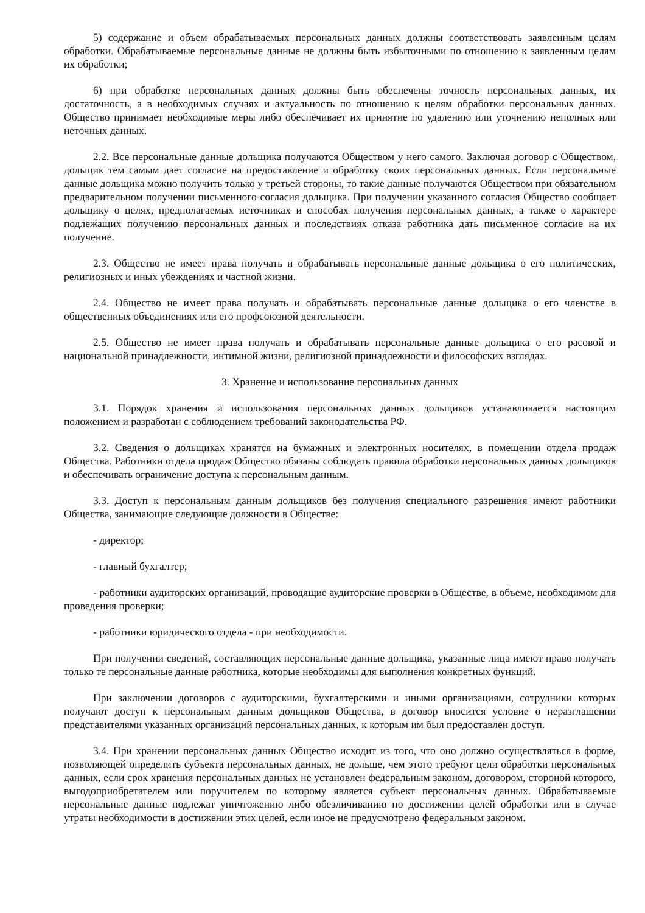5) содержание и объем обрабатываемых персональных данных должны соответствовать заявленным целям обработки. Обрабатываемые персональные данные не должны быть избыточными по отношению к заявленным целям их обработки;
6) при обработке персональных данных должны быть обеспечены точность персональных данных, их достаточность, а в необходимых случаях и актуальность по отношению к целям обработки персональных данных. Общество принимает необходимые меры либо обеспечивает их принятие по удалению или уточнению неполных или неточных данных.
2.2. Все персональные данные дольщика получаются Обществом у него самого. Заключая договор с Обществом, дольщик тем самым дает согласие на предоставление и обработку своих персональных данных. Если персональные данные дольщика можно получить только у третьей стороны, то такие данные получаются Обществом при обязательном предварительном получении письменного согласия дольщика. При получении указанного согласия Общество сообщает дольщику о целях, предполагаемых источниках и способах получения персональных данных, а также о характере подлежащих получению персональных данных и последствиях отказа работника дать письменное согласие на их получение.
2.3. Общество не имеет права получать и обрабатывать персональные данные дольщика о его политических, религиозных и иных убеждениях и частной жизни.
2.4. Общество не имеет права получать и обрабатывать персональные данные дольщика о его членстве в общественных объединениях или его профсоюзной деятельности.
2.5. Общество не имеет права получать и обрабатывать персональные данные дольщика о его расовой и национальной принадлежности, интимной жизни, религиозной принадлежности и философских взглядах.
3. Хранение и использование персональных данных
3.1. Порядок хранения и использования персональных данных дольщиков устанавливается настоящим положением и разработан с соблюдением требований законодательства РФ.
3.2. Сведения о дольщиках хранятся на бумажных и электронных носителях, в помещении отдела продаж Общества. Работники отдела продаж Общество обязаны соблюдать правила обработки персональных данных дольщиков и обеспечивать ограничение доступа к персональным данным.
3.3. Доступ к персональным данным дольщиков без получения специального разрешения имеют работники Общества, занимающие следующие должности в Обществе:
- директор;
- главный бухгалтер;
- работники аудиторских организаций, проводящие аудиторские проверки в Обществе, в объеме, необходимом для проведения проверки;
- работники юридического отдела - при необходимости.
При получении сведений, составляющих персональные данные дольщика, указанные лица имеют право получать только те персональные данные работника, которые необходимы для выполнения конкретных функций.
При заключении договоров с аудиторскими, бухгалтерскими и иными организациями, сотрудники которых получают доступ к персональным данным дольщиков Общества, в договор вносится условие о неразглашении представителями указанных организаций персональных данных, к которым им был предоставлен доступ.
3.4. При хранении персональных данных Общество исходит из того, что оно должно осуществляться в форме, позволяющей определить субъекта персональных данных, не дольше, чем этого требуют цели обработки персональных данных, если срок хранения персональных данных не установлен федеральным законом, договором, стороной которого, выгодоприобретателем или поручителем по которому является субъект персональных данных. Обрабатываемые персональные данные подлежат уничтожению либо обезличиванию по достижении целей обработки или в случае утраты необходимости в достижении этих целей, если иное не предусмотрено федеральным законом.